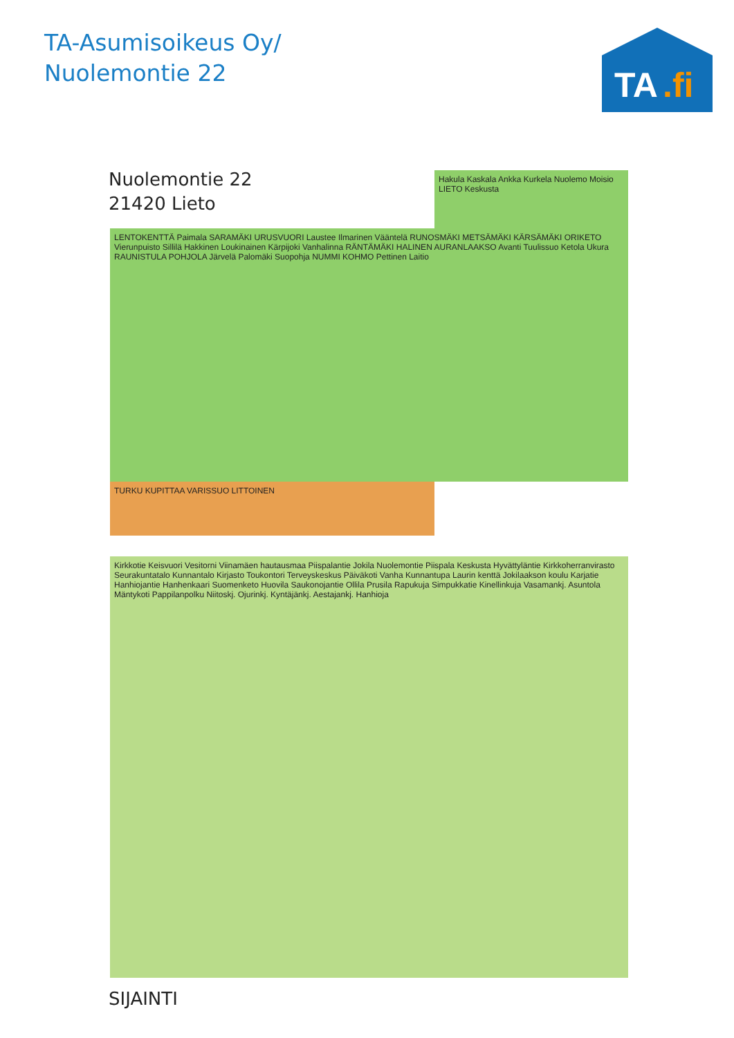TA-Asumisoikeus Oy/
Nuolemontie 22
TA
.fi
Nuolemontie 22
21420 Lieto
Hakula Kaskala Ankka Kurkela Nuolemo Moisio LIETO Keskusta
LENTOKENTTÄ Paimala SARAMÄKI URUSVUORI Laustee Ilmarinen Vääntelä RUNOSMÄKI METSÄMÄKI KÄRSÄMÄKI ORIKETO Vierunpuisto Sillilä Hakkinen Loukinainen Kärpijoki Vanhalinna RÄNTÄMÄKI HALINEN AURANLAAKSO Avanti Tuulissuo Ketola Ukura RAUNISTULA POHJOLA Järvelä Palomäki Suopohja NUMMI KOHMO Pettinen Laitio
TURKU KUPITTAA VARISSUO LITTOINEN
Kirkkotie Keisvuori Vesitorni Viinamäen hautausmaa Piispalantie Jokila Nuolemontie Piispala Keskusta Hyvättyläntie Kirkkoherranvirasto Seurakuntatalo Kunnantalo Kirjasto Toukontori Terveyskeskus Päiväkoti Vanha Kunnantupa Laurin kenttä Jokilaakson koulu Karjatie Hanhiojantie Hanhenkaari Suomenketo Huovila Saukonojantie Ollila Prusila Rapukuja Simpukkatie Kinellinkuja Vasamankj. Asuntola Mäntykoti Pappilanpolku Niitoskj. Ojurinkj. Kyntäjänkj. Aestajankj. Hanhioja
SIJAINTI